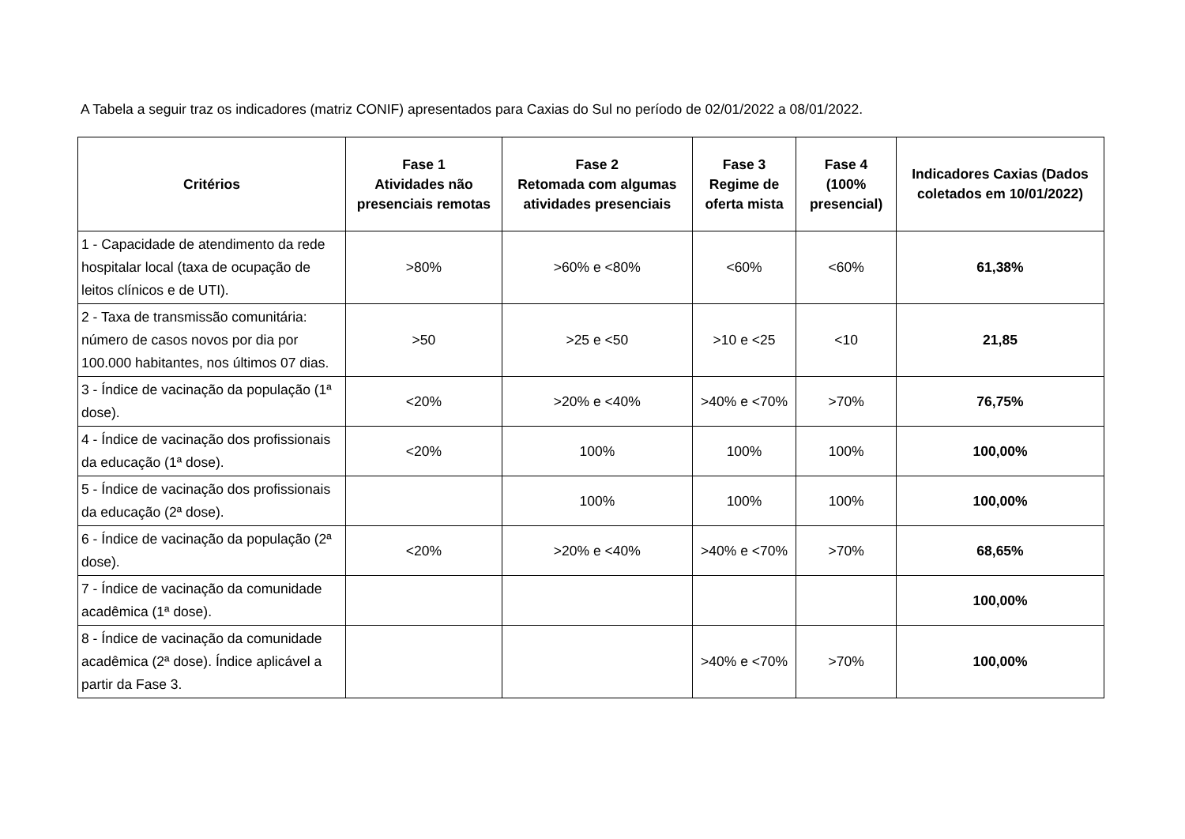A Tabela a seguir traz os indicadores (matriz CONIF) apresentados para Caxias do Sul no período de 02/01/2022 a 08/01/2022.
| Critérios | Fase 1 Atividades não presenciais remotas | Fase 2 Retomada com algumas atividades presenciais | Fase 3 Regime de oferta mista | Fase 4 (100% presencial) | Indicadores Caxias (Dados coletados em 10/01/2022) |
| --- | --- | --- | --- | --- | --- |
| 1 - Capacidade de atendimento da rede hospitalar local (taxa de ocupação de leitos clínicos e de UTI). | >80% | >60% e <80% | <60% | <60% | 61,38% |
| 2 - Taxa de transmissão comunitária: número de casos novos por dia por 100.000 habitantes, nos últimos 07 dias. | >50 | >25 e <50 | >10 e <25 | <10 | 21,85 |
| 3 - Índice de vacinação da população (1ª dose). | <20% | >20% e <40% | >40% e <70% | >70% | 76,75% |
| 4 - Índice de vacinação dos profissionais da educação (1ª dose). | <20% | 100% | 100% | 100% | 100,00% |
| 5 - Índice de vacinação dos profissionais da educação (2ª dose). | | 100% | 100% | 100% | 100,00% |
| 6 - Índice de vacinação da população (2ª dose). | <20% | >20% e <40% | >40% e <70% | >70% | 68,65% |
| 7 - Índice de vacinação da comunidade acadêmica (1ª dose). | | | | | 100,00% |
| 8 - Índice de vacinação da comunidade acadêmica (2ª dose). Índice aplicável a partir da Fase 3. | | | >40% e <70% | >70% | 100,00% |